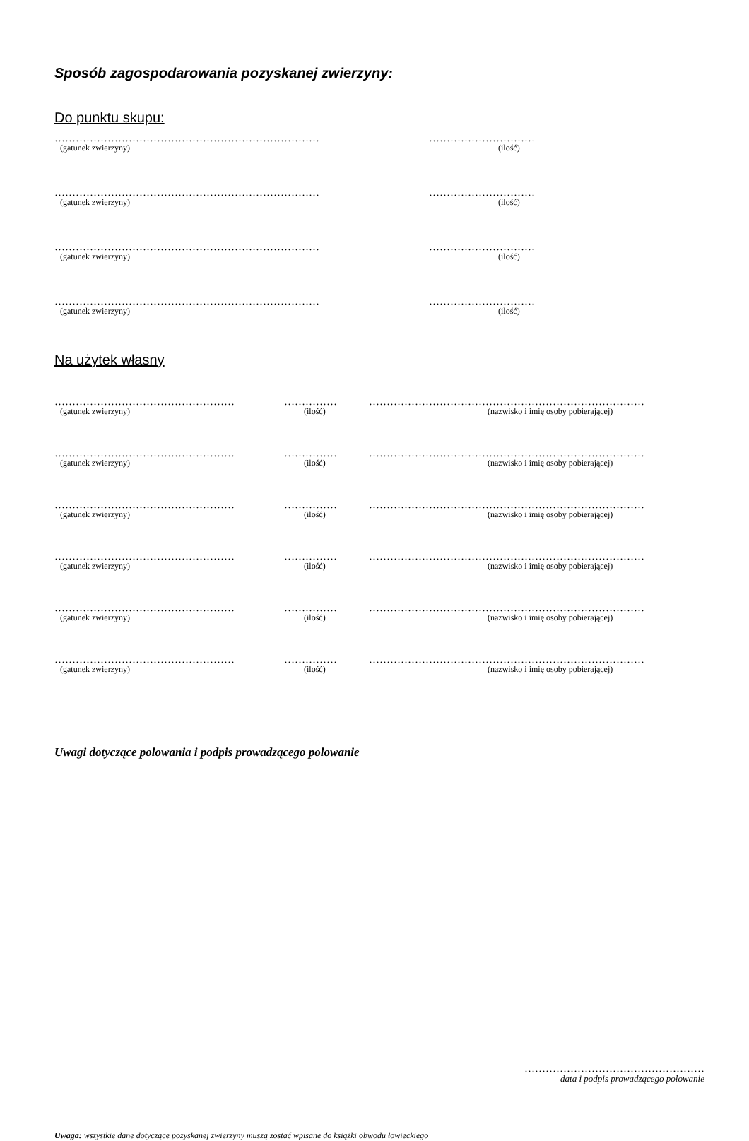Sposób zagospodarowania pozyskanej zwierzyny:
Do punktu skupu:
………………………………………………………………… …………………………
(gatunek zwierzyny) (ilość)
………………………………………………………………… …………………………
(gatunek zwierzyny) (ilość)
………………………………………………………………… …………………………
(gatunek zwierzyny) (ilość)
………………………………………………………………… …………………………
(gatunek zwierzyny) (ilość)
Na użytek własny
…………………………………………… …………… ……………………………………………………………………
(gatunek zwierzyny) (ilość) (nazwisko i imię osoby pobierającej)
…………………………………………… …………… ……………………………………………………………………
(gatunek zwierzyny) (ilość) (nazwisko i imię osoby pobierającej)
…………………………………………… …………… ……………………………………………………………………
(gatunek zwierzyny) (ilość) (nazwisko i imię osoby pobierającej)
…………………………………………… …………… ……………………………………………………………………
(gatunek zwierzyny) (ilość) (nazwisko i imię osoby pobierającej)
…………………………………………… …………… ……………………………………………………………………
(gatunek zwierzyny) (ilość) (nazwisko i imię osoby pobierającej)
…………………………………………… …………… ……………………………………………………………………
(gatunek zwierzyny) (ilość) (nazwisko i imię osoby pobierającej)
Uwagi dotyczące polowania i podpis prowadzącego polowanie
……………………………………………
data i podpis prowadzącego polowanie
Uwaga: wszystkie dane dotyczące pozyskanej zwierzyny muszą zostać wpisane do książki obwodu łowieckiego